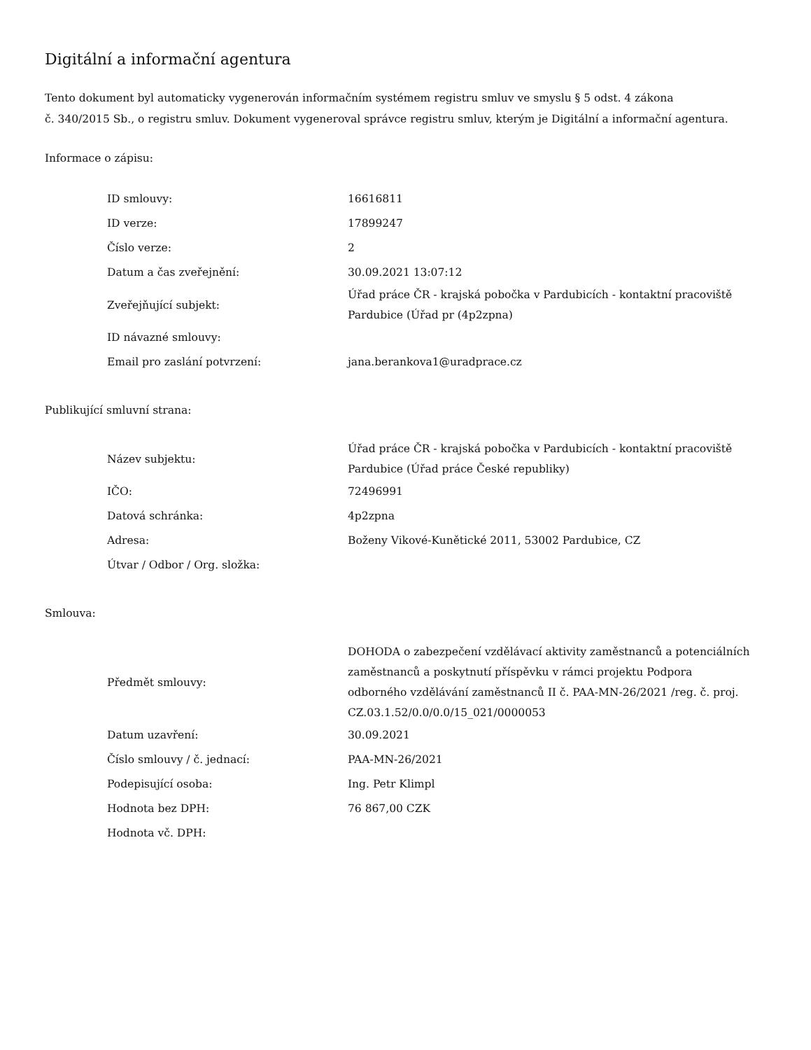Digitální a informační agentura
Tento dokument byl automaticky vygenerován informačním systémem registru smluv ve smyslu § 5 odst. 4 zákona
č. 340/2015 Sb., o registru smluv. Dokument vygeneroval správce registru smluv, kterým je Digitální a informační agentura.
Informace o zápisu:
| ID smlouvy: | 16616811 |
| ID verze: | 17899247 |
| Číslo verze: | 2 |
| Datum a čas zveřejnění: | 30.09.2021 13:07:12 |
| Zveřejňující subjekt: | Úřad práce ČR - krajská pobočka v Pardubicích - kontaktní pracoviště Pardubice (Úřad pr (4p2zpna) |
| ID návazné smlouvy: | |
| Email pro zaslání potvrzení: | jana.berankova1@uradprace.cz |
Publikující smluvní strana:
| Název subjektu: | Úřad práce ČR - krajská pobočka v Pardubicích - kontaktní pracoviště Pardubice (Úřad práce České republiky) |
| IČO: | 72496991 |
| Datová schránka: | 4p2zpna |
| Adresa: | Boženy Vikové-Kunětické 2011, 53002 Pardubice, CZ |
| Útvar / Odbor / Org. složka: | |
Smlouva:
| Předmět smlouvy: | DOHODA o zabezpečení vzdělávací aktivity zaměstnanců a potenciálních zaměstnanců a poskytnutí příspěvku v rámci projektu Podpora odborného vzdělávání zaměstnanců II č. PAA-MN-26/2021 /reg. č. proj. CZ.03.1.52/0.0/0.0/15_021/0000053 |
| Datum uzavření: | 30.09.2021 |
| Číslo smlouvy / č. jednací: | PAA-MN-26/2021 |
| Podepisující osoba: | Ing. Petr Klimpl |
| Hodnota bez DPH: | 76 867,00 CZK |
| Hodnota vč. DPH: | |